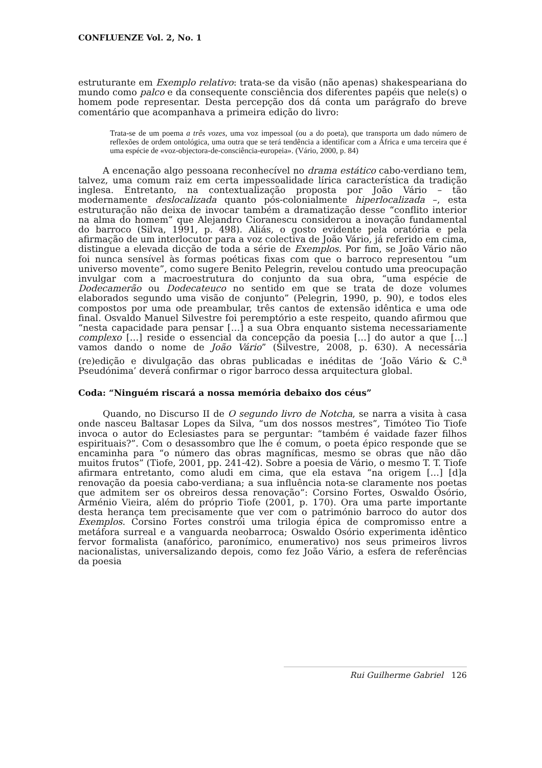CONFLUENZE Vol. 2, No. 1
estruturante em Exemplo relativo: trata-se da visão (não apenas) shakespeariana do mundo como palco e da consequente consciência dos diferentes papéis que nele(s) o homem pode representar. Desta percepção dos dá conta um parágrafo do breve comentário que acompanhava a primeira edição do livro:
Trata-se de um poema a três vozes, uma voz impessoal (ou a do poeta), que transporta um dado número de reflexões de ordem ontológica, uma outra que se terá tendência a identificar com a África e uma terceira que é uma espécie de «voz-objectora-de-consciência-europeia». (Vário, 2000, p. 84)
A encenação algo pessoana reconhecível no drama estático cabo-verdiano tem, talvez, uma comum raiz em certa impessoalidade lírica característica da tradição inglesa. Entretanto, na contextualização proposta por João Vário – tão modernamente deslocalizada quanto pós-colonialmente hiperlocalizada –, esta estruturação não deixa de invocar também a dramatização desse “conflito interior na alma do homem” que Alejandro Cioranescu considerou a inovação fundamental do barroco (Silva, 1991, p. 498). Aliás, o gosto evidente pela oratória e pela afirmação de um interlocutor para a voz colectiva de João Vário, já referido em cima, distingue a elevada dicção de toda a série de Exemplos. Por fim, se João Vário não foi nunca sensível às formas poéticas fixas com que o barroco representou “um universo movente”, como sugere Benito Pelegrin, revelou contudo uma preocupação invulgar com a macroestrutura do conjunto da sua obra, “uma espécie de Dodecamerão ou Dodecateuco no sentido em que se trata de doze volumes elaborados segundo uma visão de conjunto” (Pelegrin, 1990, p. 90), e todos eles compostos por uma ode preambular, três cantos de extensão idêntica e uma ode final. Osvaldo Manuel Silvestre foi peremptório a este respeito, quando afirmou que “nesta capacidade para pensar […] a sua Obra enquanto sistema necessariamente complexo […] reside o essencial da concepção da poesia […] do autor a que […] vamos dando o nome de João Vário” (Silvestre, 2008, p. 630). A necessária (re)edição e divulgação das obras publicadas e inéditas de ‘João Vário & C.<sup>a</sup> Pseudónima’ deverá confirmar o rigor barroco dessa arquitectura global.
Coda: “Ninguém riscará a nossa memória debaixo dos céus”
Quando, no Discurso II de O segundo livro de Notcha, se narra a visita à casa onde nasceu Baltasar Lopes da Silva, “um dos nossos mestres”, Timóteo Tio Tiofe invoca o autor do Eclesiastes para se perguntar: “também é vaidade fazer filhos espirituais?”. Com o desassombro que lhe é comum, o poeta épico responde que se encaminha para “o número das obras magníficas, mesmo se obras que não dão muitos frutos” (Tiofe, 2001, pp. 241-42). Sobre a poesia de Vário, o mesmo T. T. Tiofe afirmara entretanto, como aludi em cima, que ela estava “na origem […] [d]a renovação da poesia cabo-verdiana; a sua influência nota-se claramente nos poetas que admitem ser os obreiros dessa renovação”: Corsino Fortes, Oswaldo Osório, Arménio Vieira, além do próprio Tiofe (2001, p. 170). Ora uma parte importante desta herança tem precisamente que ver com o património barroco do autor dos Exemplos. Corsino Fortes constrói uma trilogia épica de compromisso entre a metáfora surreal e a vanguarda neobarroca; Oswaldo Osório experimenta idêntico fervor formalista (anafórico, paronímico, enumerativo) nos seus primeiros livros nacionalistas, universalizando depois, como fez João Vário, a esfera de referências da poesia
Rui Guilherme Gabriel 126